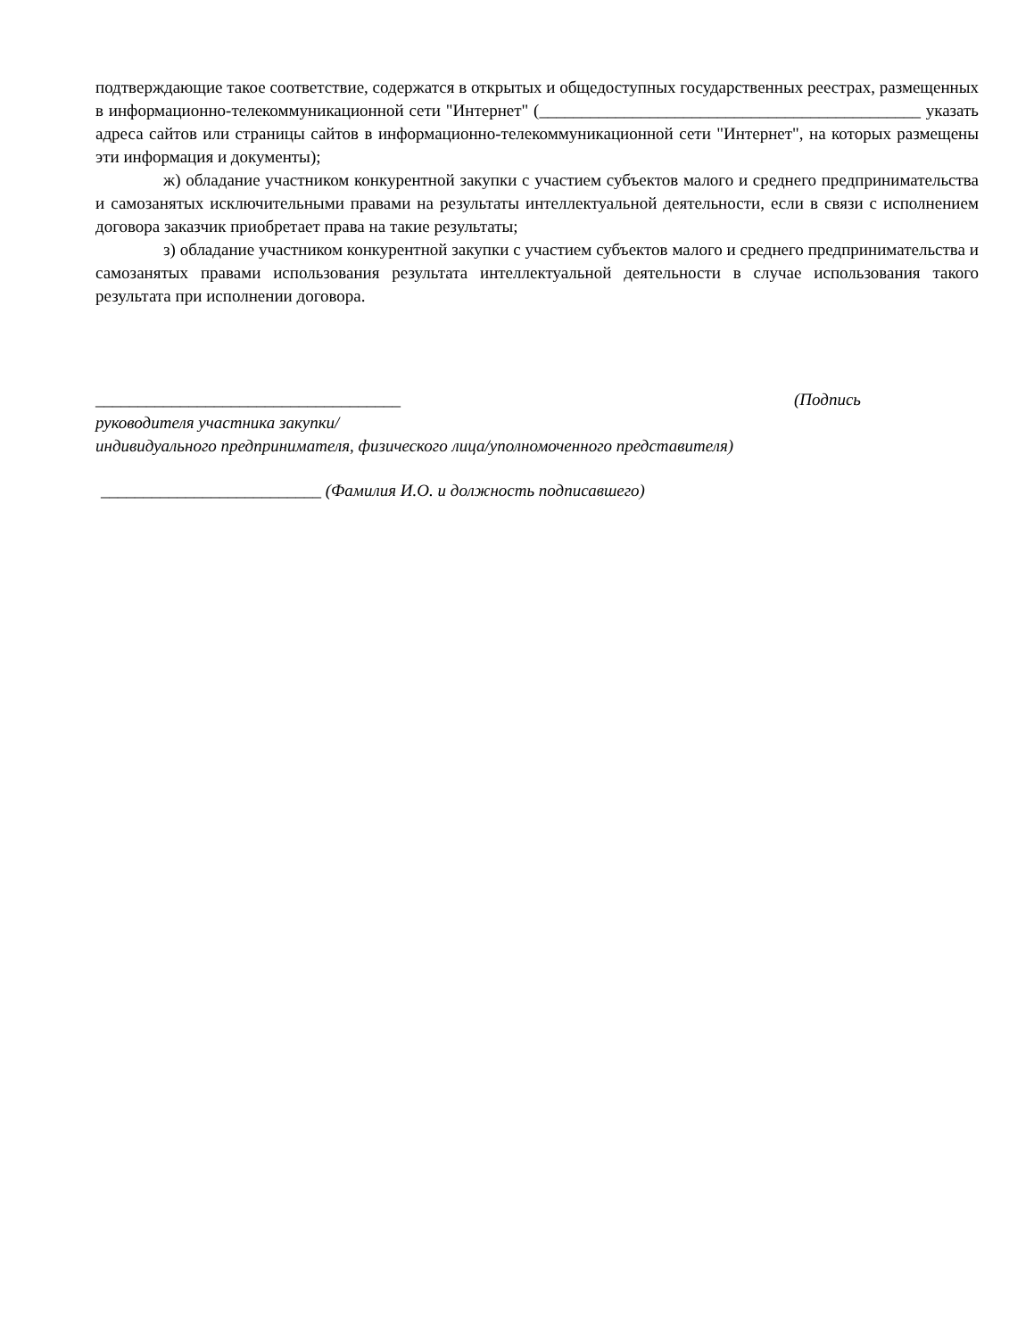подтверждающие такое соответствие, содержатся в открытых и общедоступных государственных реестрах, размещенных в информационно-телекоммуникационной сети "Интернет" (_____________________________________________ указать адреса сайтов или страницы сайтов в информационно-телекоммуникационной сети "Интернет", на которых размещены эти информация и документы);
ж) обладание участником конкурентной закупки с участием субъектов малого и среднего предпринимательства и самозанятых исключительными правами на результаты интеллектуальной деятельности, если в связи с исполнением договора заказчик приобретает права на такие результаты;
з) обладание участником конкурентной закупки с участием субъектов малого и среднего предпринимательства и самозанятых правами использования результата интеллектуальной деятельности в случае использования такого результата при исполнении договора.
____________________________________ (Подпись
руководителя участника закупки/
индивидуального предпринимателя, физического лица/уполномоченного представителя)
__________________________ (Фамилия И.О. и должность подписавшего)